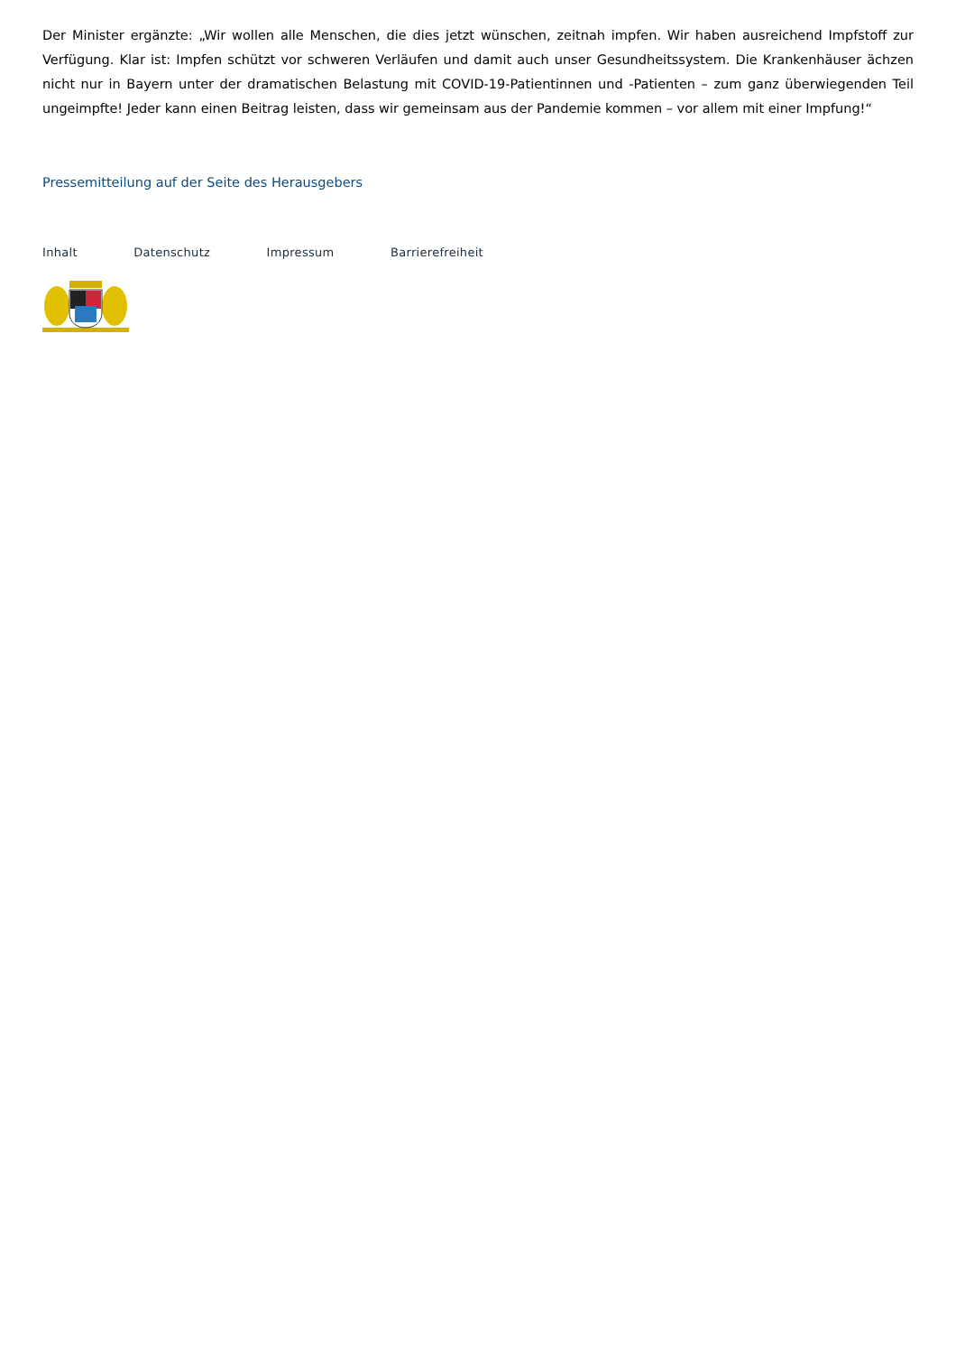Der Minister ergänzte: „Wir wollen alle Menschen, die dies jetzt wünschen, zeitnah impfen. Wir haben ausreichend Impfstoff zur Verfügung. Klar ist: Impfen schützt vor schweren Verläufen und damit auch unser Gesundheitssystem. Die Krankenhäuser ächzen nicht nur in Bayern unter der dramatischen Belastung mit COVID-19-Patientinnen und -Patienten – zum ganz überwiegenden Teil ungeimpfte! Jeder kann einen Beitrag leisten, dass wir gemeinsam aus der Pandemie kommen – vor allem mit einer Impfung!“
Pressemitteilung auf der Seite des Herausgebers
Inhalt Datenschutz Impressum Barrierefreiheit